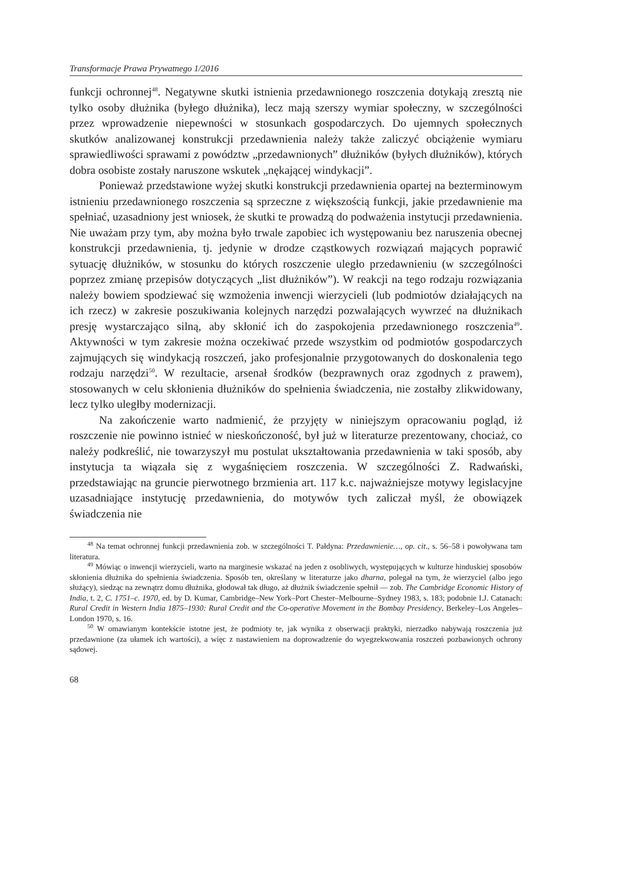Transformacje Prawa Prywatnego 1/2016
funkcji ochronnej<sup>48</sup>. Negatywne skutki istnienia przedawnionego roszczenia dotykają zresztą nie tylko osoby dłużnika (byłego dłużnika), lecz mają szerszy wymiar społeczny, w szczególności przez wprowadzenie niepewności w stosunkach gospodarczych. Do ujemnych społecznych skutków analizowanej konstrukcji przedawnienia należy także zaliczyć obciążenie wymiaru sprawiedliwości sprawami z powództw „przedawnionych” dłużników (byłych dłużników), których dobra osobiste zostały naruszone wskutek „nękającej windykacji”.
Ponieważ przedstawione wyżej skutki konstrukcji przedawnienia opartej na bezterminowym istnieniu przedawnionego roszczenia są sprzeczne z większością funkcji, jakie przedawnienie ma spełniać, uzasadniony jest wniosek, że skutki te prowadzą do podważenia instytucji przedawnienia. Nie uważam przy tym, aby można było trwale zapobiec ich występowaniu bez naruszenia obecnej konstrukcji przedawnienia, tj. jedynie w drodze cząstkowych rozwiązań mających poprawić sytuację dłużników, w stosunku do których roszczenie uległo przedawnieniu (w szczególności poprzez zmianę przepisów dotyczących „list dłużników”). W reakcji na tego rodzaju rozwiązania należy bowiem spodziewać się wzmożenia inwencji wierzycieli (lub podmiotów działających na ich rzecz) w zakresie poszukiwania kolejnych narzędzi pozwalających wywrzeć na dłużnikach presję wystarczająco silną, aby skłonić ich do zaspokojenia przedawnionego roszczenia<sup>49</sup>. Aktywności w tym zakresie można oczekiwać przede wszystkim od podmiotów gospodarczych zajmujących się windykacją roszczeń, jako profesjonalnie przygotowanych do doskonalenia tego rodzaju narzędzi<sup>50</sup>. W rezultacie, arsenał środków (bezprawnych oraz zgodnych z prawem), stosowanych w celu skłonienia dłużników do spełnienia świadczenia, nie zostałby zlikwidowany, lecz tylko uległby modernizacji.
Na zakończenie warto nadmienić, że przyjęty w niniejszym opracowaniu pogląd, iż roszczenie nie powinno istnieć w nieskończoność, był już w literaturze prezentowany, chociaż, co należy podkreślić, nie towarzyszył mu postulat ukształtowania przedawnienia w taki sposób, aby instytucja ta wiązała się z wygaśnięciem roszczenia. W szczególności Z. Radwański, przedstawiając na gruncie pierwotnego brzmienia art. 117 k.c. najważniejsze motywy legislacyjne uzasadniające instytucję przedawnienia, do motywów tych zaliczał myśl, że obowiązek świadczenia nie
<sup>48</sup> Na temat ochronnej funkcji przedawnienia zob. w szczególności T. Pałdyna: Przedawnienie…, op. cit., s. 56–58 i powoływana tam literatura.
<sup>49</sup> Mówiąc o inwencji wierzycieli, warto na marginesie wskazać na jeden z osobliwych, występujących w kulturze hinduskiej sposobów skłonienia dłużnika do spełnienia świadczenia. Sposób ten, określany w literaturze jako dharna, polegał na tym, że wierzyciel (albo jego służący), siedząc na zewnątrz domu dłużnika, głodował tak długo, aż dłużnik świadczenie spełnił — zob. The Cambridge Economic History of India, t. 2, C. 1751–c. 1970, ed. by D. Kumar, Cambridge–New York–Port Chester–Melbourne–Sydney 1983, s. 183; podobnie I.J. Catanach: Rural Credit in Western India 1875–1930: Rural Credit and the Co-operative Movement in the Bombay Presidency, Berkeley–Los Angeles–London 1970, s. 16.
<sup>50</sup> W omawianym kontekście istotne jest, że podmioty te, jak wynika z obserwacji praktyki, nierzadko nabywają roszczenia już przedawnione (za ułamek ich wartości), a więc z nastawieniem na doprowadzenie do wyegzekwowania roszczeń pozbawionych ochrony sądowej.
68